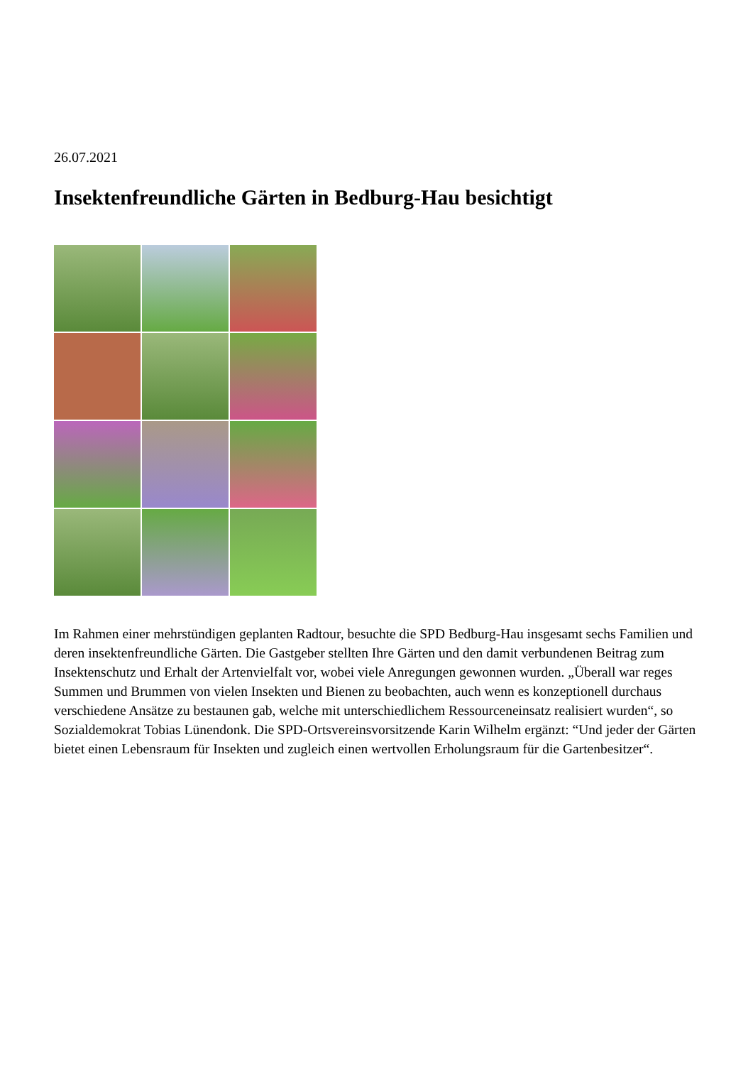26.07.2021
Insektenfreundliche Gärten in Bedburg-Hau besichtigt
Im Rahmen einer mehrstündigen geplanten Radtour, besuchte die SPD Bedburg-Hau insgesamt sechs Familien und deren insektenfreundliche Gärten. Die Gastgeber stellten Ihre Gärten und den damit verbundenen Beitrag zum Insektenschutz und Erhalt der Artenvielfalt vor, wobei viele Anregungen gewonnen wurden. „Überall war reges Summen und Brummen von vielen Insekten und Bienen zu beobachten, auch wenn es konzeptionell durchaus verschiedene Ansätze zu bestaunen gab, welche mit unterschiedlichem Ressourceneinsatz realisiert wurden“, so Sozialdemokrat Tobias Lünendonk. Die SPD-Ortsvereinsvorsitzende Karin Wilhelm ergänzt: “Und jeder der Gärten bietet einen Lebensraum für Insekten und zugleich einen wertvollen Erholungsraum für die Gartenbesitzer“.